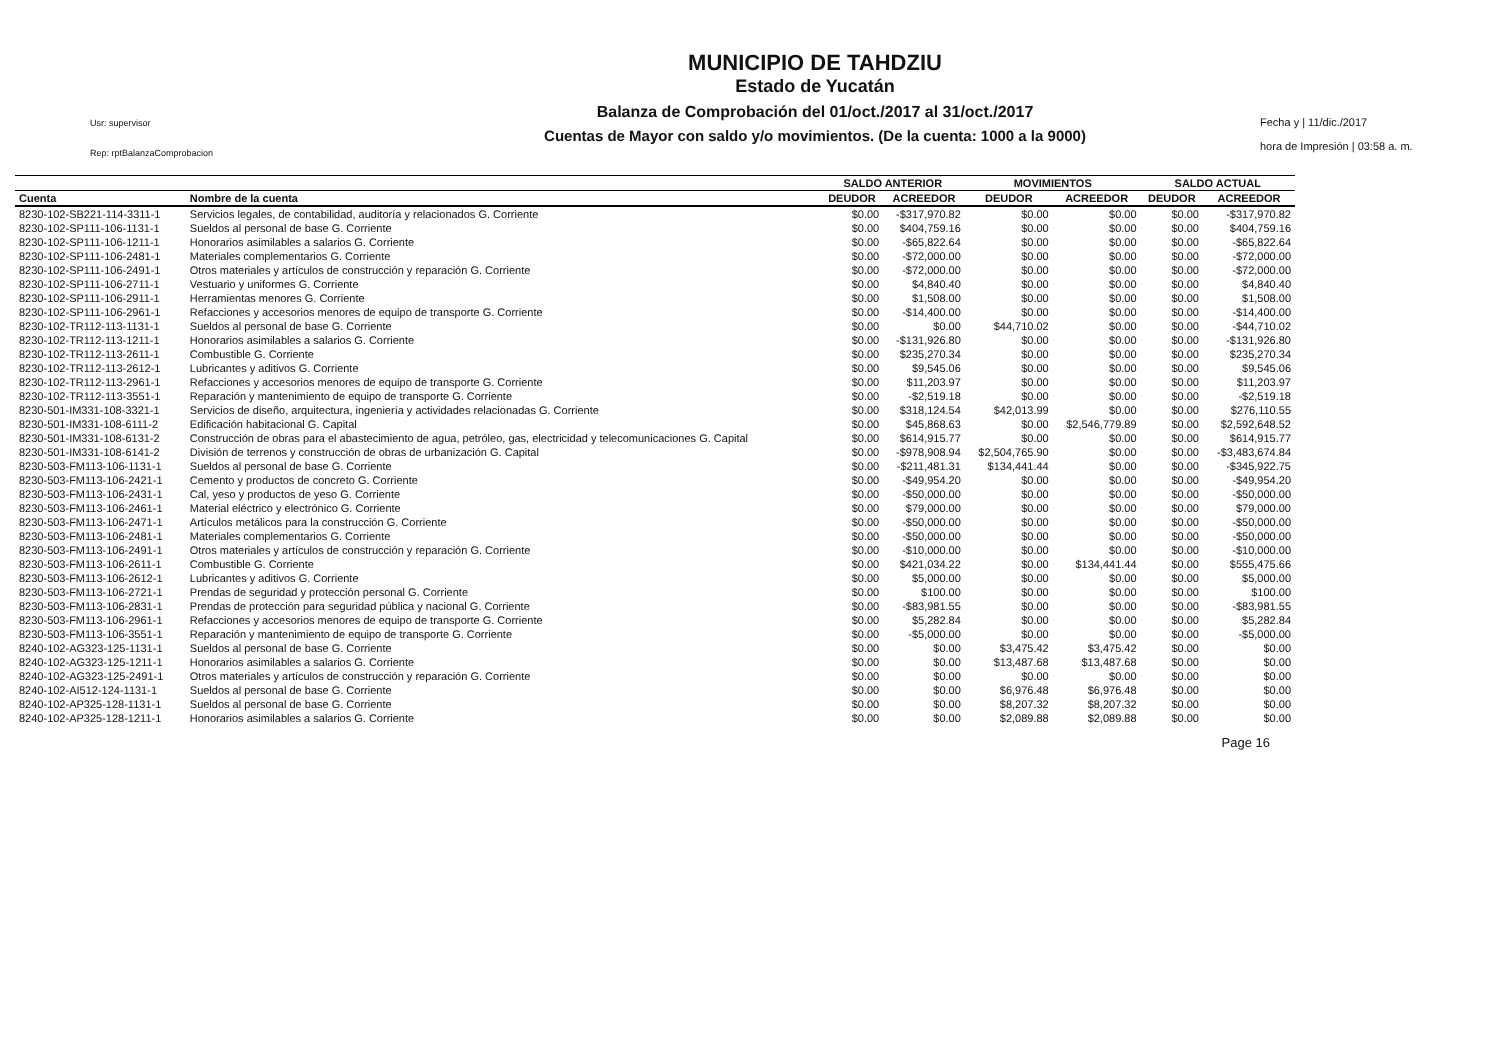Usr: supervisor
Rep: rptBalanzaComprobacion
MUNICIPIO DE TAHDZIU
Estado de Yucatán
Balanza de Comprobación del 01/oct./2017 al 31/oct./2017
Cuentas de Mayor con saldo y/o movimientos. (De la cuenta: 1000 a la 9000)
Fecha y | 11/dic./2017
hora de Impresión | 03:58 a. m.
| | | SALDO ANTERIOR | | MOVIMIENTOS | | SALDO ACTUAL | |
| --- | --- | --- | --- | --- | --- | --- | --- |
| Cuenta | Nombre de la cuenta | DEUDOR | ACREEDOR | DEUDOR | ACREEDOR | DEUDOR | ACREEDOR |
| 8230-102-SB221-114-3311-1 | Servicios legales, de contabilidad, auditoría y relacionados G. Corriente | $0.00 | -$317,970.82 | $0.00 | $0.00 | $0.00 | -$317,970.82 |
| 8230-102-SP111-106-1131-1 | Sueldos al personal de base G. Corriente | $0.00 | $404,759.16 | $0.00 | $0.00 | $0.00 | $404,759.16 |
| 8230-102-SP111-106-1211-1 | Honorarios asimilables a salarios G. Corriente | $0.00 | -$65,822.64 | $0.00 | $0.00 | $0.00 | -$65,822.64 |
| 8230-102-SP111-106-2481-1 | Materiales complementarios G. Corriente | $0.00 | -$72,000.00 | $0.00 | $0.00 | $0.00 | -$72,000.00 |
| 8230-102-SP111-106-2491-1 | Otros materiales y artículos de construcción y reparación G. Corriente | $0.00 | -$72,000.00 | $0.00 | $0.00 | $0.00 | -$72,000.00 |
| 8230-102-SP111-106-2711-1 | Vestuario y uniformes G. Corriente | $0.00 | $4,840.40 | $0.00 | $0.00 | $0.00 | $4,840.40 |
| 8230-102-SP111-106-2911-1 | Herramientas menores G. Corriente | $0.00 | $1,508.00 | $0.00 | $0.00 | $0.00 | $1,508.00 |
| 8230-102-SP111-106-2961-1 | Refacciones y accesorios menores de equipo de transporte G. Corriente | $0.00 | -$14,400.00 | $0.00 | $0.00 | $0.00 | -$14,400.00 |
| 8230-102-TR112-113-1131-1 | Sueldos al personal de base G. Corriente | $0.00 | $0.00 | $44,710.02 | $0.00 | $0.00 | -$44,710.02 |
| 8230-102-TR112-113-1211-1 | Honorarios asimilables a salarios G. Corriente | $0.00 | -$131,926.80 | $0.00 | $0.00 | $0.00 | -$131,926.80 |
| 8230-102-TR112-113-2611-1 | Combustible G. Corriente | $0.00 | $235,270.34 | $0.00 | $0.00 | $0.00 | $235,270.34 |
| 8230-102-TR112-113-2612-1 | Lubricantes y aditivos G. Corriente | $0.00 | $9,545.06 | $0.00 | $0.00 | $0.00 | $9,545.06 |
| 8230-102-TR112-113-2961-1 | Refacciones y accesorios menores de equipo de transporte G. Corriente | $0.00 | $11,203.97 | $0.00 | $0.00 | $0.00 | $11,203.97 |
| 8230-102-TR112-113-3551-1 | Reparación y mantenimiento de equipo de transporte G. Corriente | $0.00 | -$2,519.18 | $0.00 | $0.00 | $0.00 | -$2,519.18 |
| 8230-501-IM331-108-3321-1 | Servicios de diseño, arquitectura, ingeniería y actividades relacionadas G. Corriente | $0.00 | $318,124.54 | $42,013.99 | $0.00 | $0.00 | $276,110.55 |
| 8230-501-IM331-108-6111-2 | Edificación habitacional G. Capital | $0.00 | $45,868.63 | $0.00 | $2,546,779.89 | $0.00 | $2,592,648.52 |
| 8230-501-IM331-108-6131-2 | Construcción de obras para el abastecimiento de agua, petróleo, gas, electricidad y telecomunicaciones G. Capital | $0.00 | $614,915.77 | $0.00 | $0.00 | $0.00 | $614,915.77 |
| 8230-501-IM331-108-6141-2 | División de terrenos y construcción de obras de urbanización G. Capital | $0.00 | -$978,908.94 | $2,504,765.90 | $0.00 | $0.00 | -$3,483,674.84 |
| 8230-503-FM113-106-1131-1 | Sueldos al personal de base G. Corriente | $0.00 | -$211,481.31 | $134,441.44 | $0.00 | $0.00 | -$345,922.75 |
| 8230-503-FM113-106-2421-1 | Cemento y productos de concreto G. Corriente | $0.00 | -$49,954.20 | $0.00 | $0.00 | $0.00 | -$49,954.20 |
| 8230-503-FM113-106-2431-1 | Cal, yeso y productos de yeso G. Corriente | $0.00 | -$50,000.00 | $0.00 | $0.00 | $0.00 | -$50,000.00 |
| 8230-503-FM113-106-2461-1 | Material eléctrico y electrónico G. Corriente | $0.00 | $79,000.00 | $0.00 | $0.00 | $0.00 | $79,000.00 |
| 8230-503-FM113-106-2471-1 | Artículos metálicos para la construcción G. Corriente | $0.00 | -$50,000.00 | $0.00 | $0.00 | $0.00 | -$50,000.00 |
| 8230-503-FM113-106-2481-1 | Materiales complementarios G. Corriente | $0.00 | -$50,000.00 | $0.00 | $0.00 | $0.00 | -$50,000.00 |
| 8230-503-FM113-106-2491-1 | Otros materiales y artículos de construcción y reparación G. Corriente | $0.00 | -$10,000.00 | $0.00 | $0.00 | $0.00 | -$10,000.00 |
| 8230-503-FM113-106-2611-1 | Combustible G. Corriente | $0.00 | $421,034.22 | $0.00 | $134,441.44 | $0.00 | $555,475.66 |
| 8230-503-FM113-106-2612-1 | Lubricantes y aditivos G. Corriente | $0.00 | $5,000.00 | $0.00 | $0.00 | $0.00 | $5,000.00 |
| 8230-503-FM113-106-2721-1 | Prendas de seguridad y protección personal G. Corriente | $0.00 | $100.00 | $0.00 | $0.00 | $0.00 | $100.00 |
| 8230-503-FM113-106-2831-1 | Prendas de protección para seguridad pública y nacional G. Corriente | $0.00 | -$83,981.55 | $0.00 | $0.00 | $0.00 | -$83,981.55 |
| 8230-503-FM113-106-2961-1 | Refacciones y accesorios menores de equipo de transporte G. Corriente | $0.00 | $5,282.84 | $0.00 | $0.00 | $0.00 | $5,282.84 |
| 8230-503-FM113-106-3551-1 | Reparación y mantenimiento de equipo de transporte G. Corriente | $0.00 | -$5,000.00 | $0.00 | $0.00 | $0.00 | -$5,000.00 |
| 8240-102-AG323-125-1131-1 | Sueldos al personal de base G. Corriente | $0.00 | $0.00 | $3,475.42 | $3,475.42 | $0.00 | $0.00 |
| 8240-102-AG323-125-1211-1 | Honorarios asimilables a salarios G. Corriente | $0.00 | $0.00 | $13,487.68 | $13,487.68 | $0.00 | $0.00 |
| 8240-102-AG323-125-2491-1 | Otros materiales y artículos de construcción y reparación G. Corriente | $0.00 | $0.00 | $0.00 | $0.00 | $0.00 | $0.00 |
| 8240-102-AI512-124-1131-1 | Sueldos al personal de base G. Corriente | $0.00 | $0.00 | $6,976.48 | $6,976.48 | $0.00 | $0.00 |
| 8240-102-AP325-128-1131-1 | Sueldos al personal de base G. Corriente | $0.00 | $0.00 | $8,207.32 | $8,207.32 | $0.00 | $0.00 |
| 8240-102-AP325-128-1211-1 | Honorarios asimilables a salarios G. Corriente | $0.00 | $0.00 | $2,089.88 | $2,089.88 | $0.00 | $0.00 |
Page 16